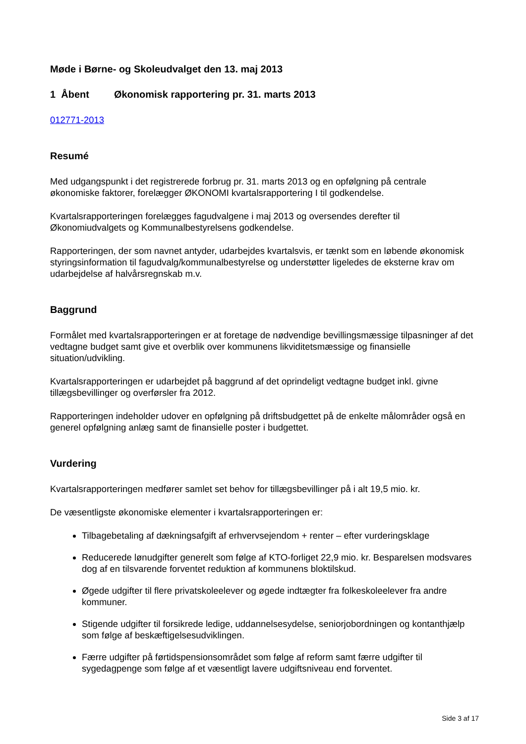Møde i Børne- og Skoleudvalget den 13. maj 2013
1 Åbent Økonomisk rapportering pr. 31. marts 2013
012771-2013
Resumé
Med udgangspunkt i det registrerede forbrug pr. 31. marts 2013 og en opfølgning på centrale økonomiske faktorer, forelægger ØKONOMI kvartalsrapportering I til godkendelse.
Kvartalsrapporteringen forelægges fagudvalgene i maj 2013 og oversendes derefter til Økonomiudvalgets og Kommunalbestyrelsens godkendelse.
Rapporteringen, der som navnet antyder, udarbejdes kvartalsvis, er tænkt som en løbende økonomisk styringsinformation til fagudvalg/kommunalbestyrelse og understøtter ligeledes de eksterne krav om udarbejdelse af halvårsregnskab m.v.
Baggrund
Formålet med kvartalsrapporteringen er at foretage de nødvendige bevillingsmæssige tilpasninger af det vedtagne budget samt give et overblik over kommunens likviditetsmæssige og finansielle situation/udvikling.
Kvartalsrapporteringen er udarbejdet på baggrund af det oprindeligt vedtagne budget inkl. givne tillægsbevillinger og overførsler fra 2012.
Rapporteringen indeholder udover en opfølgning på driftsbudgettet på de enkelte målområder også en generel opfølgning anlæg samt de finansielle poster i budgettet.
Vurdering
Kvartalsrapporteringen medfører samlet set behov for tillægsbevillinger på i alt 19,5 mio. kr.
De væsentligste økonomiske elementer i kvartalsrapporteringen er:
Tilbagebetaling af dækningsafgift af erhvervsejendom + renter – efter vurderingsklage
Reducerede lønudgifter generelt som følge af KTO-forliget 22,9 mio. kr. Besparelsen modsvares dog af en tilsvarende forventet reduktion af kommunens bloktilskud.
Øgede udgifter til flere privatskoleelever og øgede indtægter fra folkeskoleelever fra andre kommuner.
Stigende udgifter til forsikrede ledige, uddannelsesydelse, seniorjobordningen og kontanthjælp som følge af beskæftigelsesudviklingen.
Færre udgifter på førtidspensionsområdet som følge af reform samt færre udgifter til sygedagpenge som følge af et væsentligt lavere udgiftsniveau end forventet.
Side 3 af 17